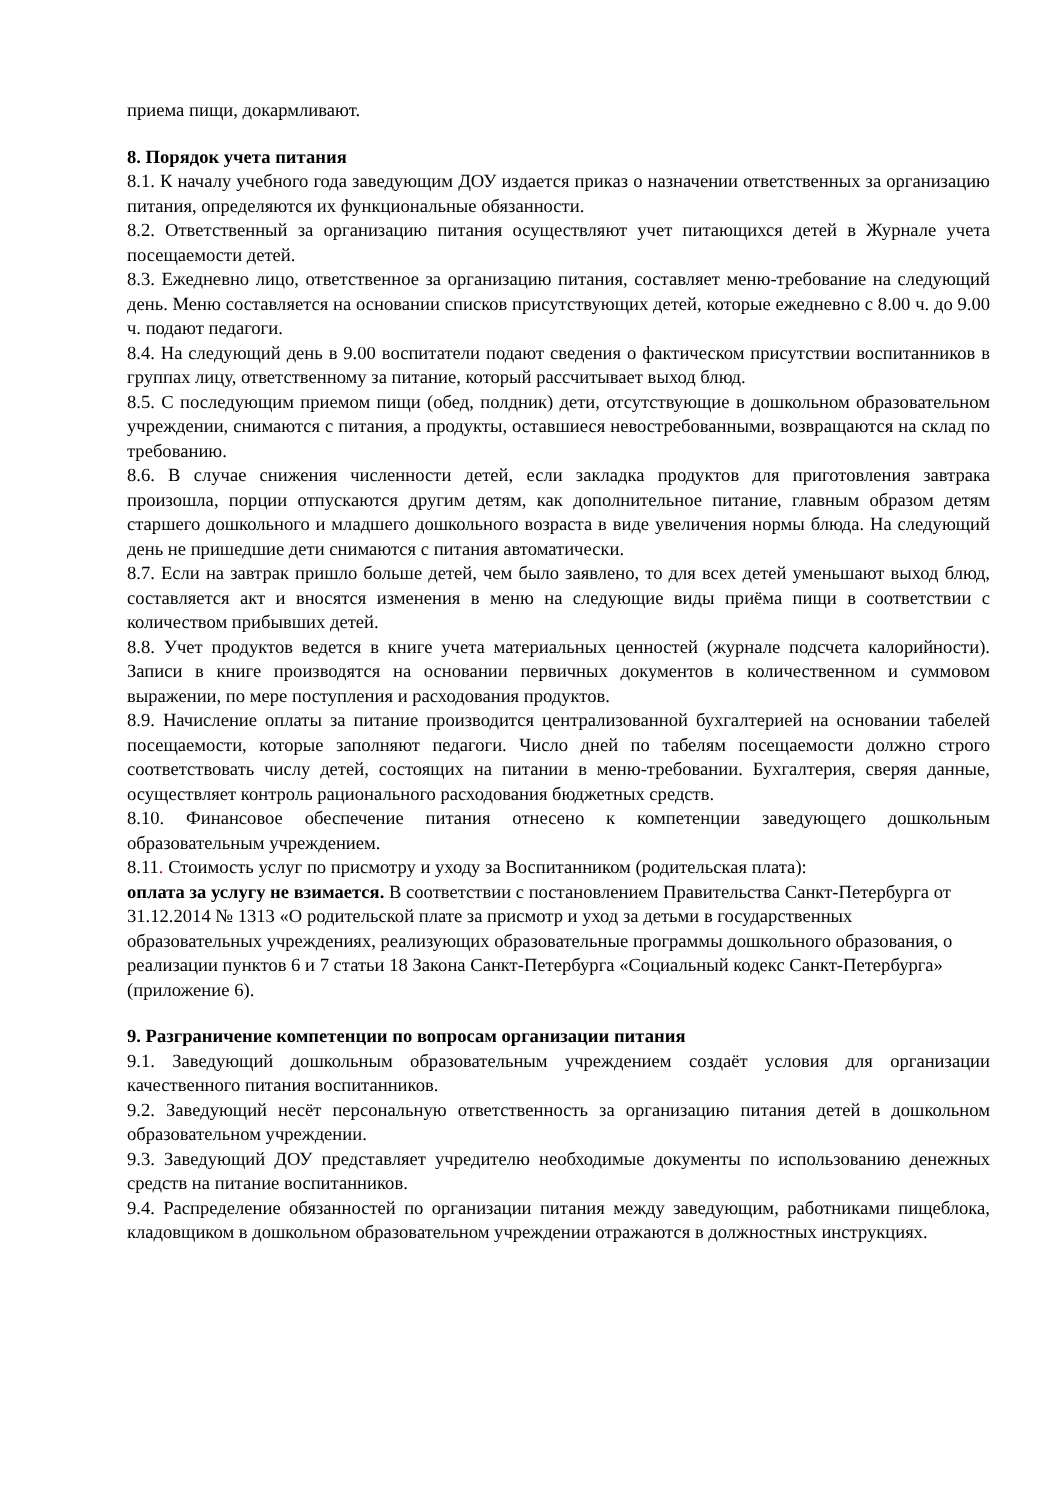приема пищи, докармливают.
8. Порядок учета питания
8.1. К началу учебного года заведующим ДОУ издается приказ о назначении ответственных за организацию питания, определяются их функциональные обязанности.
8.2. Ответственный за организацию питания осуществляют учет питающихся детей в Журнале учета посещаемости детей.
8.3. Ежедневно лицо, ответственное за организацию питания, составляет меню-требование на следующий день. Меню составляется на основании списков присутствующих детей, которые ежедневно с 8.00 ч. до 9.00 ч. подают педагоги.
8.4. На следующий день в 9.00 воспитатели подают сведения о фактическом присутствии воспитанников в группах лицу, ответственному за питание, который рассчитывает выход блюд.
8.5. С последующим приемом пищи (обед, полдник) дети, отсутствующие в дошкольном образовательном учреждении, снимаются с питания, а продукты, оставшиеся невостребованными, возвращаются на склад по требованию.
8.6. В случае снижения численности детей, если закладка продуктов для приготовления завтрака произошла, порции отпускаются другим детям, как дополнительное питание, главным образом детям старшего дошкольного и младшего дошкольного возраста в виде увеличения нормы блюда. На следующий день не пришедшие дети снимаются с питания автоматически.
8.7. Если на завтрак пришло больше детей, чем было заявлено, то для всех детей уменьшают выход блюд, составляется акт и вносятся изменения в меню на следующие виды приёма пищи в соответствии с количеством прибывших детей.
8.8. Учет продуктов ведется в книге учета материальных ценностей (журнале подсчета калорийности). Записи в книге производятся на основании первичных документов в количественном и суммовом выражении, по мере поступления и расходования продуктов.
8.9. Начисление оплаты за питание производится централизованной бухгалтерией на основании табелей посещаемости, которые заполняют педагоги. Число дней по табелям посещаемости должно строго соответствовать числу детей, состоящих на питании в меню-требовании. Бухгалтерия, сверяя данные, осуществляет контроль рационального расходования бюджетных средств.
8.10. Финансовое обеспечение питания отнесено к компетенции заведующего дошкольным образовательным учреждением.
8.11. Стоимость услуг по присмотру и уходу за Воспитанником (родительская плата):
оплата за услугу не взимается. В соответствии с постановлением Правительства Санкт-Петербурга от 31.12.2014 № 1313 «О родительской плате за присмотр и уход за детьми в государственных образовательных учреждениях, реализующих образовательные программы дошкольного образования, о реализации пунктов 6 и 7 статьи 18 Закона Санкт-Петербурга «Социальный кодекс Санкт-Петербурга» (приложение 6).
9. Разграничение компетенции по вопросам организации питания
9.1. Заведующий дошкольным образовательным учреждением создаёт условия для организации качественного питания воспитанников.
9.2. Заведующий несёт персональную ответственность за организацию питания детей в дошкольном образовательном учреждении.
9.3. Заведующий ДОУ представляет учредителю необходимые документы по использованию денежных средств на питание воспитанников.
9.4. Распределение обязанностей по организации питания между заведующим, работниками пищеблока, кладовщиком в дошкольном образовательном учреждении отражаются в должностных инструкциях.